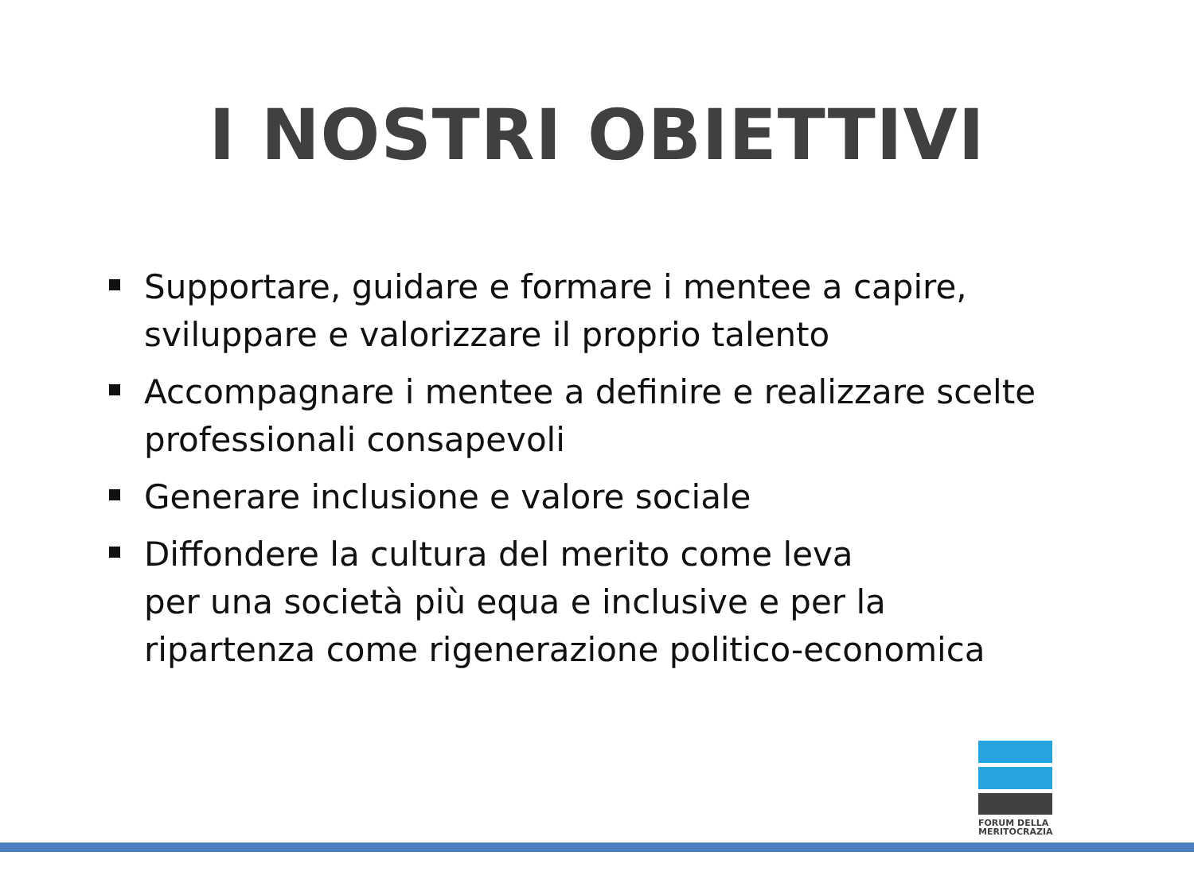I NOSTRI OBIETTIVI
Supportare, guidare e formare i mentee a capire, sviluppare e valorizzare il proprio talento
Accompagnare i mentee a definire e realizzare scelte professionali consapevoli
Generare inclusione e valore sociale
Diffondere la cultura del merito come leva
per una società più equa e inclusive e per la ripartenza come rigenerazione politico-economica
FORUM DELLA MERITOCRAZIA